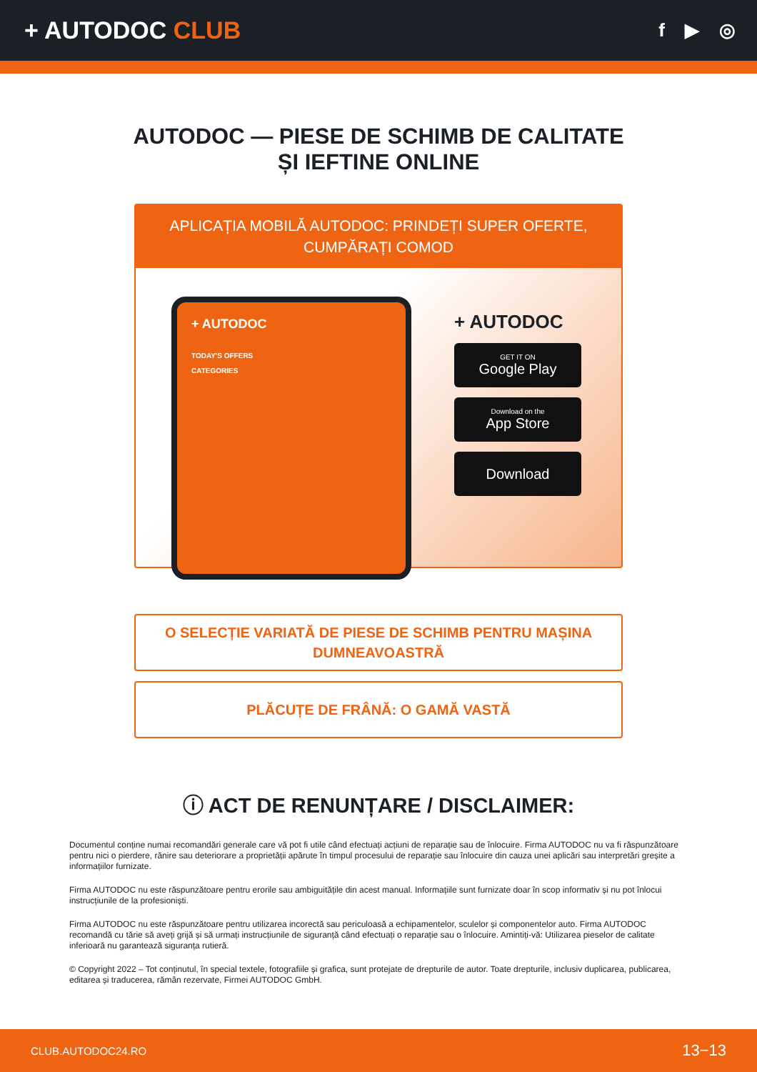+ AUTODOC CLUB
f ▶ ◎
AUTODOC — PIESE DE SCHIMB DE CALITATE ȘI IEFTINE ONLINE
APLICAȚIA MOBILĂ AUTODOC: PRINDEȚI SUPER OFERTE, CUMPĂRAȚI COMOD
+ AUTODOC
TODAY'S OFFERS
CATEGORIES
+ AUTODOC
GET IT ON
Google Play
Download on the
App Store
Download
O SELECȚIE VARIATĂ DE PIESE DE SCHIMB PENTRU MAȘINA DUMNEAVOASTRĂ
PLĂCUȚE DE FRÂNĂ: O GAMĂ VASTĂ
ⓘ ACT DE RENUNȚARE / DISCLAIMER:
Documentul conține numai recomandări generale care vă pot fi utile când efectuați acțiuni de reparație sau de înlocuire. Firma AUTODOC nu va fi răspunzătoare pentru nici o pierdere, rănire sau deteriorare a proprietății apărute în timpul procesului de reparație sau înlocuire din cauza unei aplicări sau interpretări greșite a informațiilor furnizate.
Firma AUTODOC nu este răspunzătoare pentru erorile sau ambiguitățile din acest manual. Informațiile sunt furnizate doar în scop informativ și nu pot înlocui instrucțiunile de la profesioniști.
Firma AUTODOC nu este răspunzătoare pentru utilizarea incorectă sau periculoasă a echipamentelor, sculelor și componentelor auto. Firma AUTODOC recomandă cu tărie să aveți grijă și să urmați instrucțiunile de siguranță când efectuați o reparație sau o înlocuire. Amintiți-vă: Utilizarea pieselor de calitate inferioară nu garantează siguranța rutieră.
© Copyright 2022 – Tot conținutul, în special textele, fotografiile și grafica, sunt protejate de drepturile de autor. Toate drepturile, inclusiv duplicarea, publicarea, editarea și traducerea, rămân rezervate, Firmei AUTODOC GmbH.
CLUB.AUTODOC24.RO 13−13